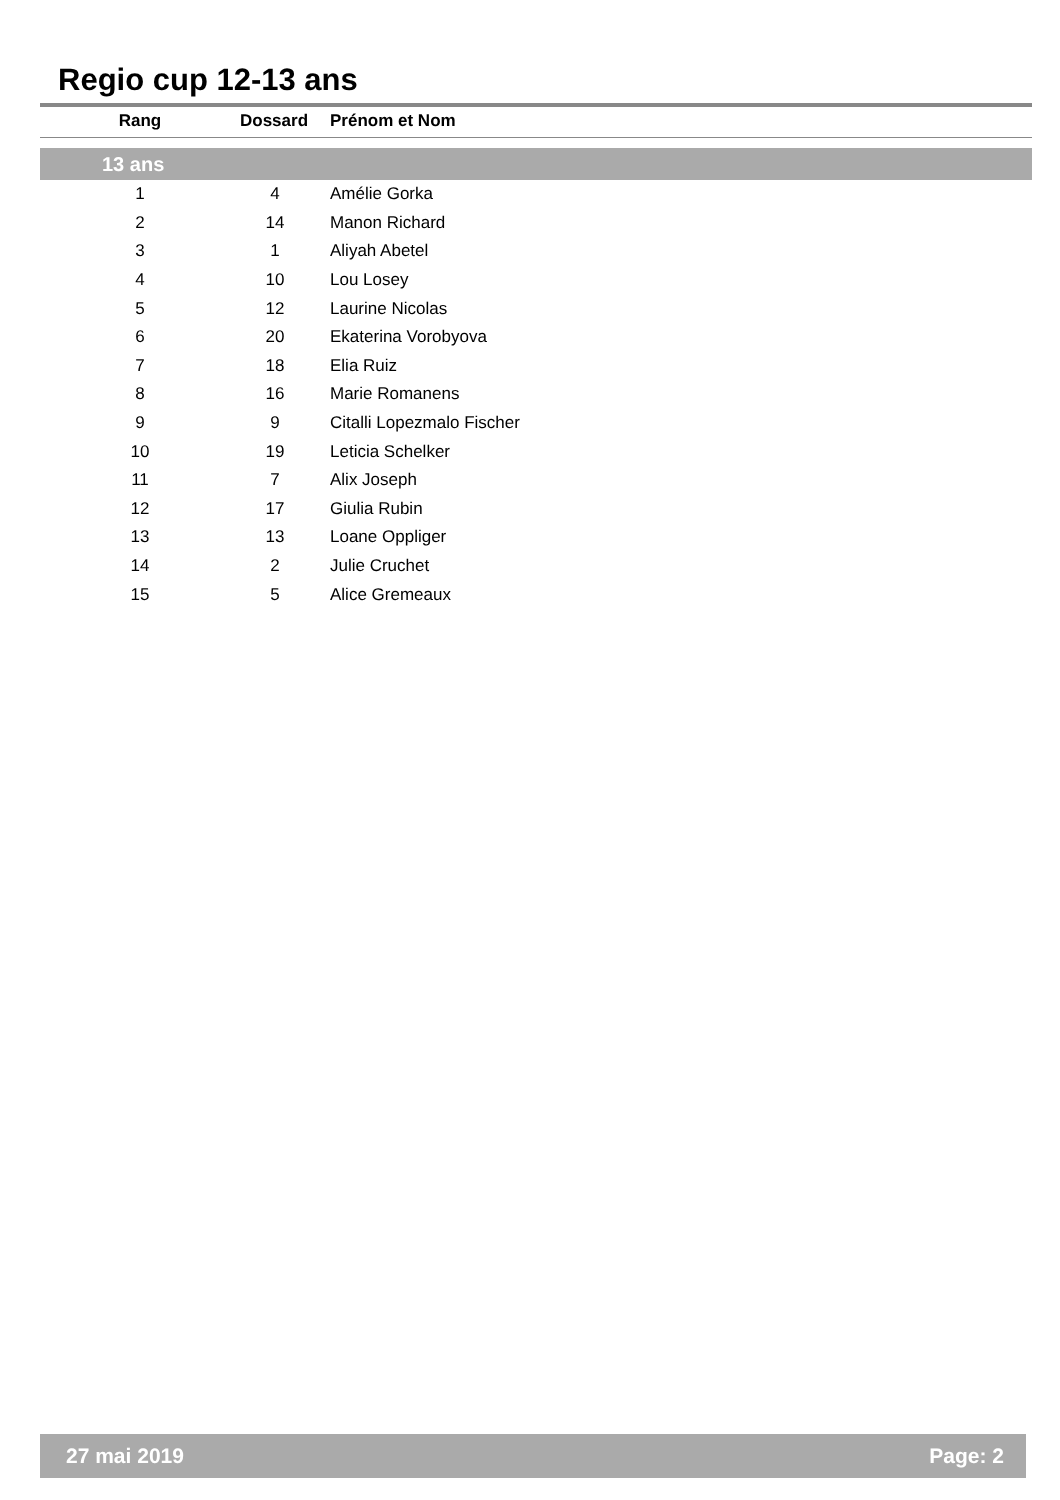Regio cup 12-13 ans
| Rang | Dossard | Prénom et Nom |
| --- | --- | --- |
| 13 ans | | |
| 1 | 4 | Amélie Gorka |
| 2 | 14 | Manon Richard |
| 3 | 1 | Aliyah Abetel |
| 4 | 10 | Lou Losey |
| 5 | 12 | Laurine Nicolas |
| 6 | 20 | Ekaterina Vorobyova |
| 7 | 18 | Elia Ruiz |
| 8 | 16 | Marie Romanens |
| 9 | 9 | Citalli Lopezmalo Fischer |
| 10 | 19 | Leticia Schelker |
| 11 | 7 | Alix Joseph |
| 12 | 17 | Giulia Rubin |
| 13 | 13 | Loane Oppliger |
| 14 | 2 | Julie Cruchet |
| 15 | 5 | Alice Gremeaux |
27 mai 2019 Page: 2